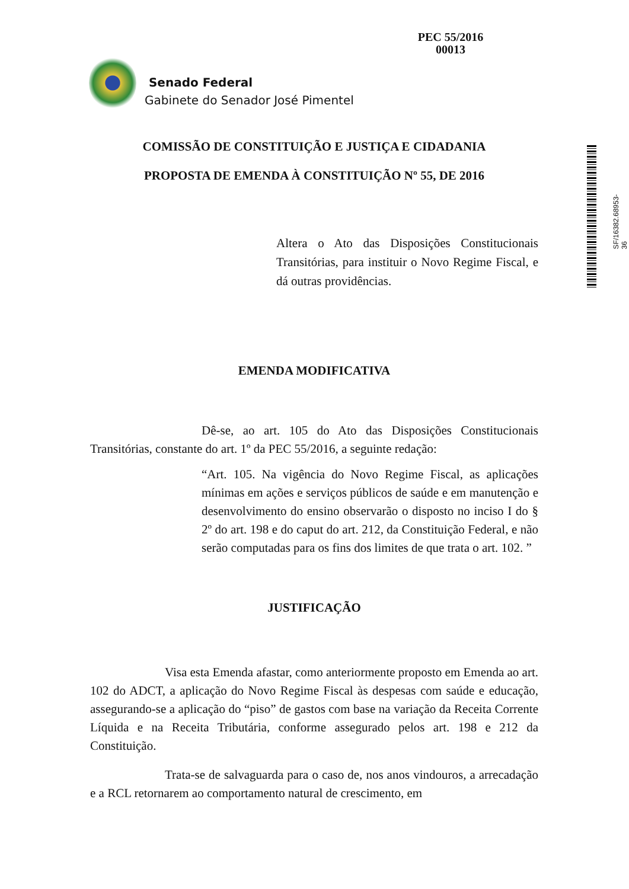PEC 55/2016
00013
Senado Federal
Gabinete do Senador José Pimentel
SF/16382.68953-36
COMISSÃO DE CONSTITUIÇÃO E JUSTIÇA E CIDADANIA
PROPOSTA DE EMENDA À CONSTITUIÇÃO Nº 55, DE 2016
Altera o Ato das Disposições Constitucionais Transitórias, para instituir o Novo Regime Fiscal, e dá outras providências.
EMENDA MODIFICATIVA
Dê-se, ao art. 105 do Ato das Disposições Constitucionais Transitórias, constante do art. 1º da PEC 55/2016, a seguinte redação:
“Art. 105. Na vigência do Novo Regime Fiscal, as aplicações mínimas em ações e serviços públicos de saúde e em manutenção e desenvolvimento do ensino observarão o disposto no inciso I do § 2º do art. 198 e do caput do art. 212, da Constituição Federal, e não serão computadas para os fins dos limites de que trata o art. 102. ”
JUSTIFICAÇÃO
Visa esta Emenda afastar, como anteriormente proposto em Emenda ao art. 102 do ADCT, a aplicação do Novo Regime Fiscal às despesas com saúde e educação, assegurando-se a aplicação do “piso” de gastos com base na variação da Receita Corrente Líquida e na Receita Tributária, conforme assegurado pelos art. 198 e 212 da Constituição.
Trata-se de salvaguarda para o caso de, nos anos vindouros, a arrecadação e a RCL retornarem ao comportamento natural de crescimento, em